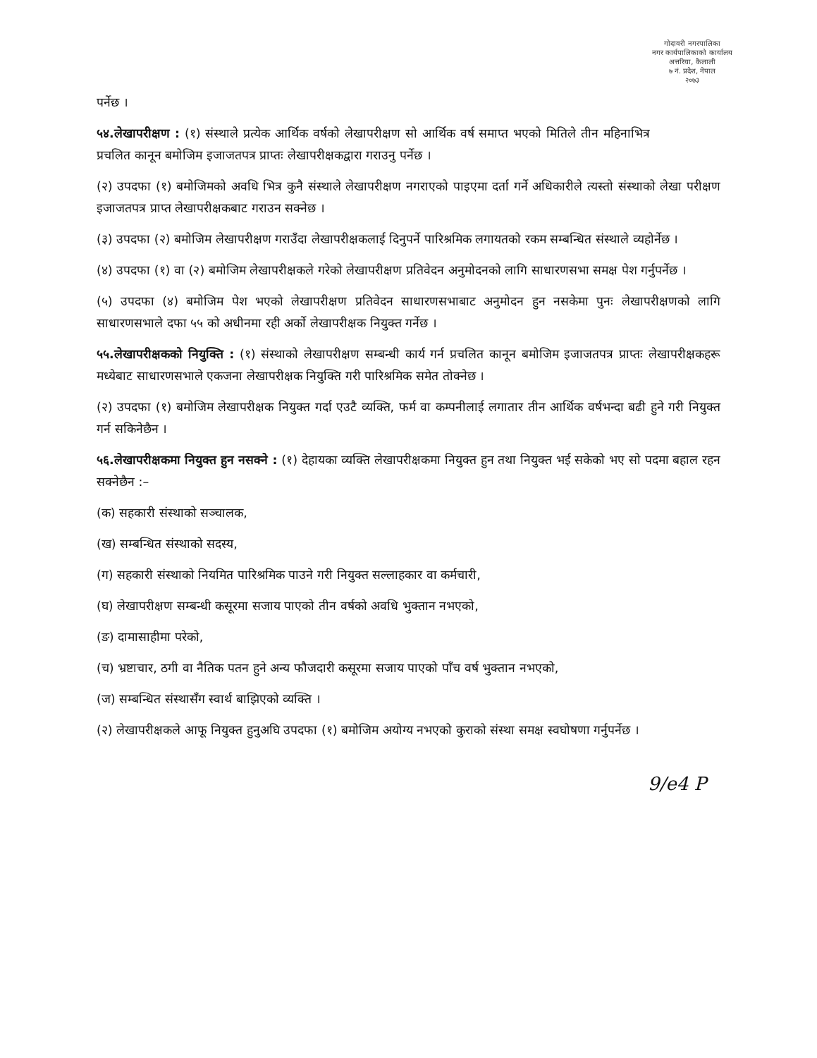गोदावरी नगरपालिका
नगर कार्यपालिकाको कार्यालय
अत्तरिया, कैलाली
७ नं. प्रदेश, नेपाल
२०७३
पर्नेछ ।
५४.लेखापरीक्षण : (१) संस्थाले प्रत्येक आर्थिक वर्षको लेखापरीक्षण सो आर्थिक वर्ष समाप्त भएको मितिले तीन महिनाभित्र प्रचलित कानून बमोजिम इजाजतपत्र प्राप्तः लेखापरीक्षकद्वारा गराउनु पर्नेछ ।
(२) उपदफा (१) बमोजिमको अवधि भित्र कुनै संस्थाले लेखापरीक्षण नगराएको पाइएमा दर्ता गर्ने अधिकारीले त्यस्तो संस्थाको लेखा परीक्षण इजाजतपत्र प्राप्त लेखापरीक्षकबाट गराउन सक्नेछ ।
(३) उपदफा (२) बमोजिम लेखापरीक्षण गराउँदा लेखापरीक्षकलाई दिनुपर्ने पारिश्रमिक लगायतको रकम सम्बन्धित संस्थाले व्यहोर्नेछ ।
(४) उपदफा (१) वा (२) बमोजिम लेखापरीक्षकले गरेको लेखापरीक्षण प्रतिवेदन अनुमोदनको लागि साधारणसभा समक्ष पेश गर्नुपर्नेछ ।
(५) उपदफा (४) बमोजिम पेश भएको लेखापरीक्षण प्रतिवेदन साधारणसभाबाट अनुमोदन हुन नसकेमा पुनः लेखापरीक्षणको लागि साधारणसभाले दफा ५५ को अधीनमा रही अर्को लेखापरीक्षक नियुक्त गर्नेछ ।
५५.लेखापरीक्षकको नियुक्ति : (१) संस्थाको लेखापरीक्षण सम्बन्धी कार्य गर्न प्रचलित कानून बमोजिम इजाजतपत्र प्राप्तः लेखापरीक्षकहरू मध्येबाट साधारणसभाले एकजना लेखापरीक्षक नियुक्ति गरी पारिश्रमिक समेत तोक्नेछ ।
(२) उपदफा (१) बमोजिम लेखापरीक्षक नियुक्त गर्दा एउटै व्यक्ति, फर्म वा कम्पनीलाई लगातार तीन आर्थिक वर्षभन्दा बढी हुने गरी नियुक्त गर्न सकिनेछैन ।
५६.लेखापरीक्षकमा नियुक्त हुन नसक्ने : (१) देहायका व्यक्ति लेखापरीक्षकमा नियुक्त हुन तथा नियुक्त भई सकेको भए सो पदमा बहाल रहन सक्नेछैन :–
(क) सहकारी संस्थाको सञ्चालक,
(ख) सम्बन्धित संस्थाको सदस्य,
(ग) सहकारी संस्थाको नियमित पारिश्रमिक पाउने गरी नियुक्त सल्लाहकार वा कर्मचारी,
(घ) लेखापरीक्षण सम्बन्धी कसूरमा सजाय पाएको तीन वर्षको अवधि भुक्तान नभएको,
(ङ) दामासाहीमा परेको,
(च) भ्रष्टाचार, ठगी वा नैतिक पतन हुने अन्य फौजदारी कसूरमा सजाय पाएको पाँच वर्ष भुक्तान नभएको,
(ज) सम्बन्धित संस्थासँग स्वार्थ बाझिएको व्यक्ति ।
(२) लेखापरीक्षकले आफू नियुक्त हुनुअघि उपदफा (१) बमोजिम अयोग्य नभएको कुराको संस्था समक्ष स्वघोषणा गर्नुपर्नेछ ।
9/e4 P